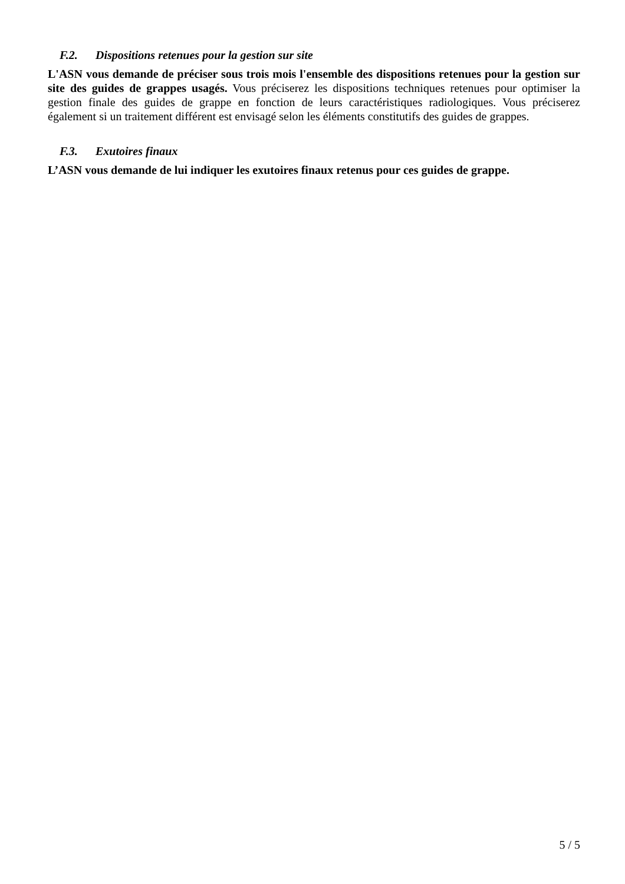F.2. Dispositions retenues pour la gestion sur site
L'ASN vous demande de préciser sous trois mois l'ensemble des dispositions retenues pour la gestion sur site des guides de grappes usagés. Vous préciserez les dispositions techniques retenues pour optimiser la gestion finale des guides de grappe en fonction de leurs caractéristiques radiologiques. Vous préciserez également si un traitement différent est envisagé selon les éléments constitutifs des guides de grappes.
F.3. Exutoires finaux
L’ASN vous demande de lui indiquer les exutoires finaux retenus pour ces guides de grappe.
5 / 5